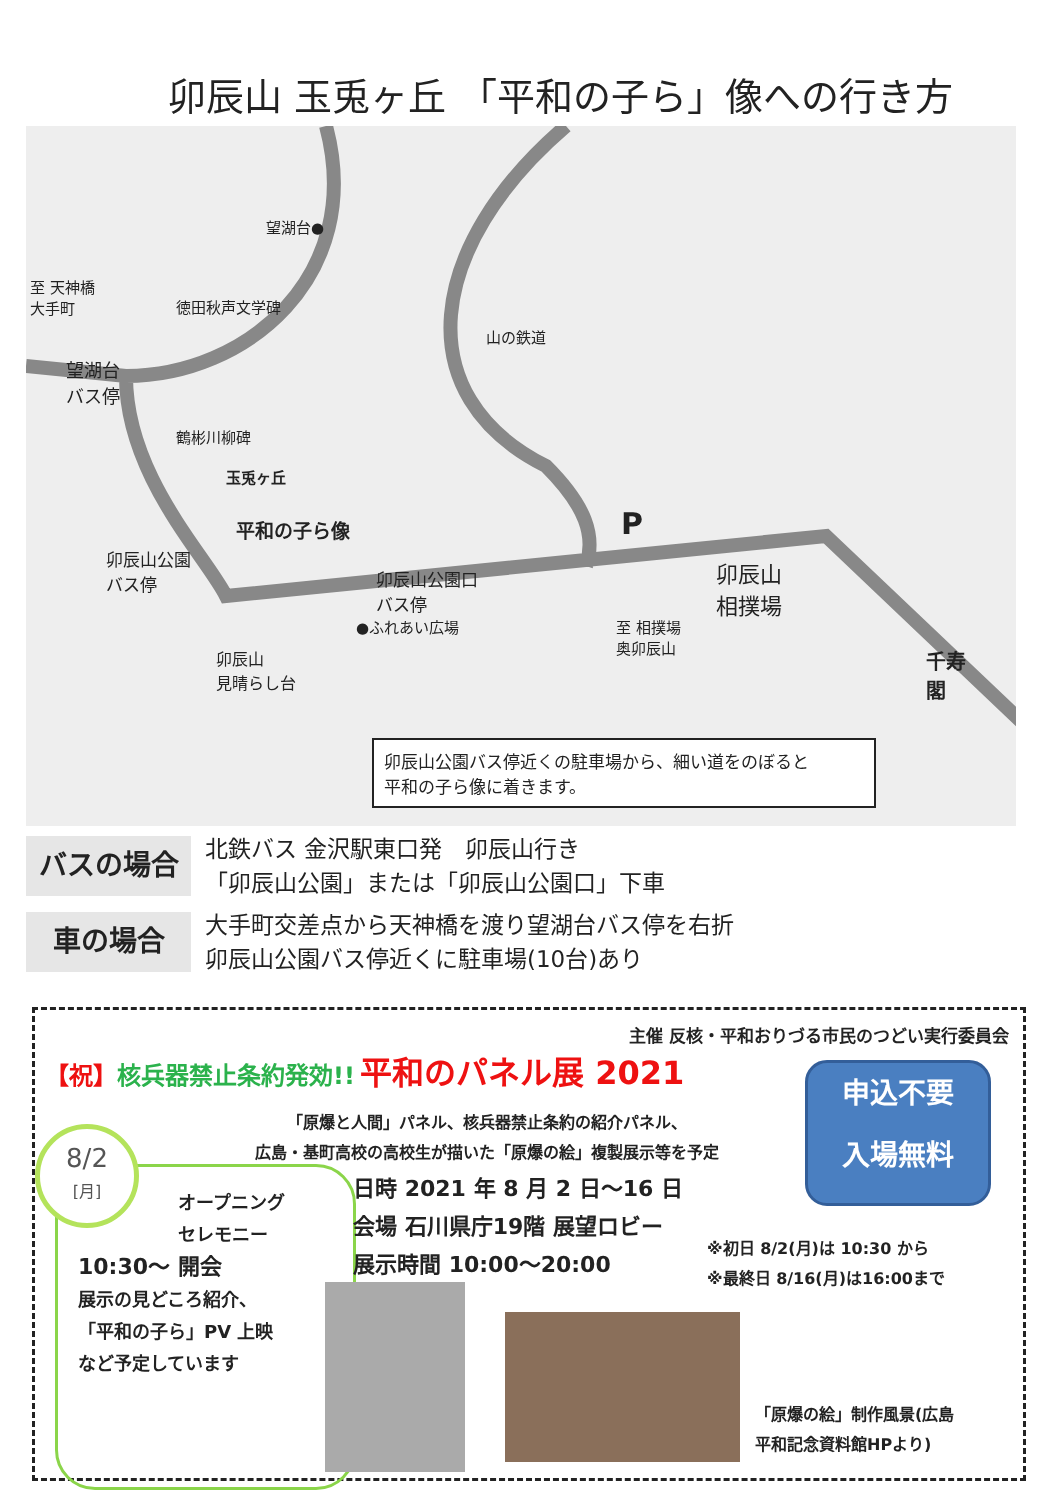卯辰山 玉兎ヶ丘 「平和の子ら」像への行き方
望湖台●
至 天神橋
大手町 徳田秋声文学碑
望湖台
バス停
鶴彬川柳碑
玉兎ヶ丘
平和の子ら像
卯辰山公園
バス停 卯辰山公園口
バス停
●ふれあい広場
卯辰山
見晴らし台
山の鉄道
P
卯辰山
相撲場
至 相撲場
奥卯辰山
千寿
閣
卯辰山公園バス停近くの駐車場から、細い道をのぼると
平和の子ら像に着きます。
バスの場合
北鉄バス 金沢駅東口発　卯辰山行き
「卯辰山公園」または「卯辰山公園口」下車
車の場合
大手町交差点から天神橋を渡り望湖台バス停を右折
卯辰山公園バス停近くに駐車場(10台)あり
主催 反核・平和おりづる市民のつどい実行委員会
【祝】核兵器禁止条約発効!! 平和のパネル展 2021
「原爆と人間」パネル、核兵器禁止条約の紹介パネル、
広島・基町高校の高校生が描いた「原爆の絵」複製展示等を予定
申込不要
入場無料
オープニング
セレモニー
10:30〜 開会
展示の見どころ紹介、
「平和の子ら」PV 上映
など予定しています
8/2
[月]
日時 2021 年 8 月 2 日〜16 日
会場 石川県庁19階 展望ロビー
展示時間 10:00〜20:00
※初日 8/2(月)は 10:30 から
※最終日 8/16(月)は16:00まで
「原爆の絵」制作風景(広島
平和記念資料館HPより)